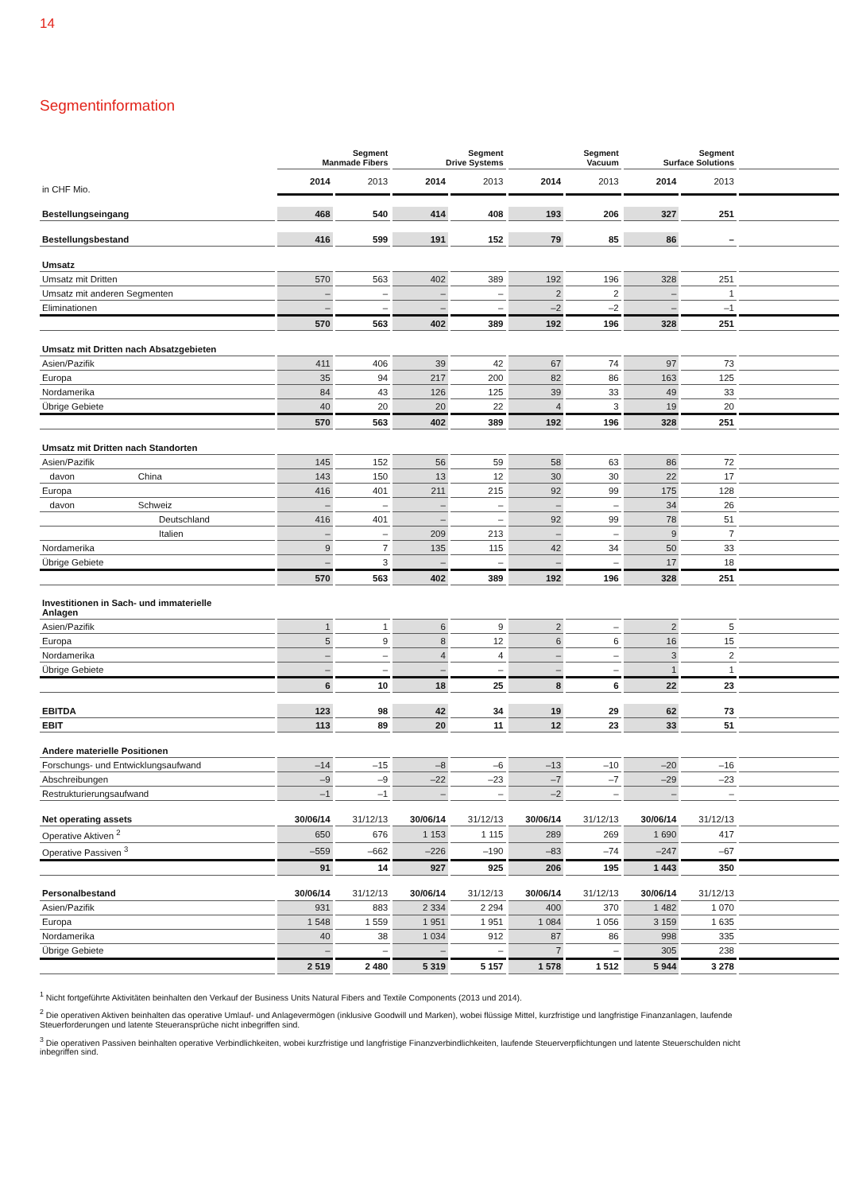14
Segmentinformation
| | Segment Manmade Fibers | | Segment Drive Systems | | Segment Vacuum | | Segment Surface Solutions | | |
| --- | --- | --- | --- | --- | --- | --- | --- | --- | --- |
| in CHF Mio. | 2014 | 2013 | 2014 | 2013 | 2014 | 2013 | 2014 | 2013 | |
| Bestellungseingang | 468 | 540 | 414 | 408 | 193 | 206 | 327 | 251 | |
| Bestellungsbestand | 416 | 599 | 191 | 152 | 79 | 85 | 86 | – | |
| Umsatz | | | | | | | | | |
| Umsatz mit Dritten | 570 | 563 | 402 | 389 | 192 | 196 | 328 | 251 | |
| Umsatz mit anderen Segmenten | – | – | – | – | 2 | 2 | – | 1 | |
| Eliminationen | – | – | – | – | –2 | –2 | – | –1 | |
| | 570 | 563 | 402 | 389 | 192 | 196 | 328 | 251 | |
| Umsatz mit Dritten nach Absatzgebieten | | | | | | | | | |
| Asien/Pazifik | 411 | 406 | 39 | 42 | 67 | 74 | 97 | 73 | |
| Europa | 35 | 94 | 217 | 200 | 82 | 86 | 163 | 125 | |
| Nordamerika | 84 | 43 | 126 | 125 | 39 | 33 | 49 | 33 | |
| Übrige Gebiete | 40 | 20 | 20 | 22 | 4 | 3 | 19 | 20 | |
| | 570 | 563 | 402 | 389 | 192 | 196 | 328 | 251 | |
| Umsatz mit Dritten nach Standorten | | | | | | | | | |
| Asien/Pazifik | 145 | 152 | 56 | 59 | 58 | 63 | 86 | 72 | |
| davon China | 143 | 150 | 13 | 12 | 30 | 30 | 22 | 17 | |
| Europa | 416 | 401 | 211 | 215 | 92 | 99 | 175 | 128 | |
| davon Schweiz | – | – | – | – | – | – | 34 | 26 | |
| Deutschland | 416 | 401 | – | – | 92 | 99 | 78 | 51 | |
| Italien | – | – | 209 | 213 | – | – | 9 | 7 | |
| Nordamerika | 9 | 7 | 135 | 115 | 42 | 34 | 50 | 33 | |
| Übrige Gebiete | – | 3 | – | – | – | – | 17 | 18 | |
| | 570 | 563 | 402 | 389 | 192 | 196 | 328 | 251 | |
| Investitionen in Sach- und immaterielle Anlagen | | | | | | | | | |
| Asien/Pazifik | 1 | 1 | 6 | 9 | 2 | – | 2 | 5 | |
| Europa | 5 | 9 | 8 | 12 | 6 | 6 | 16 | 15 | |
| Nordamerika | – | – | 4 | 4 | – | – | 3 | 2 | |
| Übrige Gebiete | – | – | – | – | – | – | 1 | 1 | |
| | 6 | 10 | 18 | 25 | 8 | 6 | 22 | 23 | |
| EBITDA | 123 | 98 | 42 | 34 | 19 | 29 | 62 | 73 | |
| EBIT | 113 | 89 | 20 | 11 | 12 | 23 | 33 | 51 | |
| Andere materielle Positionen | | | | | | | | | |
| Forschungs- und Entwicklungsaufwand | –14 | –15 | –8 | –6 | –13 | –10 | –20 | –16 | |
| Abschreibungen | –9 | –9 | –22 | –23 | –7 | –7 | –29 | –23 | |
| Restrukturierungsaufwand | –1 | –1 | – | – | –2 | – | – | – | |
| Net operating assets | 30/06/14 | 31/12/13 | 30/06/14 | 31/12/13 | 30/06/14 | 31/12/13 | 30/06/14 | 31/12/13 | |
| Operative Aktiven <sup>2</sup> | 650 | 676 | 1 153 | 1 115 | 289 | 269 | 1 690 | 417 | |
| Operative Passiven <sup>3</sup> | –559 | –662 | –226 | –190 | –83 | –74 | –247 | –67 | |
| | 91 | 14 | 927 | 925 | 206 | 195 | 1 443 | 350 | |
| Personalbestand | 30/06/14 | 31/12/13 | 30/06/14 | 31/12/13 | 30/06/14 | 31/12/13 | 30/06/14 | 31/12/13 | |
| Asien/Pazifik | 931 | 883 | 2 334 | 2 294 | 400 | 370 | 1 482 | 1 070 | |
| Europa | 1 548 | 1 559 | 1 951 | 1 951 | 1 084 | 1 056 | 3 159 | 1 635 | |
| Nordamerika | 40 | 38 | 1 034 | 912 | 87 | 86 | 998 | 335 | |
| Übrige Gebiete | – | – | – | – | 7 | – | 305 | 238 | |
| | 2 519 | 2 480 | 5 319 | 5 157 | 1 578 | 1 512 | 5 944 | 3 278 | |
<sup>1</sup> Nicht fortgeführte Aktivitäten beinhalten den Verkauf der Business Units Natural Fibers and Textile Components (2013 und 2014).
<sup>2</sup> Die operativen Aktiven beinhalten das operative Umlauf- und Anlagevermögen (inklusive Goodwill und Marken), wobei flüssige Mittel, kurzfristige und langfristige Finanzanlagen, laufende Steuerforderungen und latente Steueransprüche nicht inbegriffen sind.
<sup>3</sup> Die operativen Passiven beinhalten operative Verbindlichkeiten, wobei kurzfristige und langfristige Finanzverbindlichkeiten, laufende Steuerverpflichtungen und latente Steuerschulden nicht inbegriffen sind.